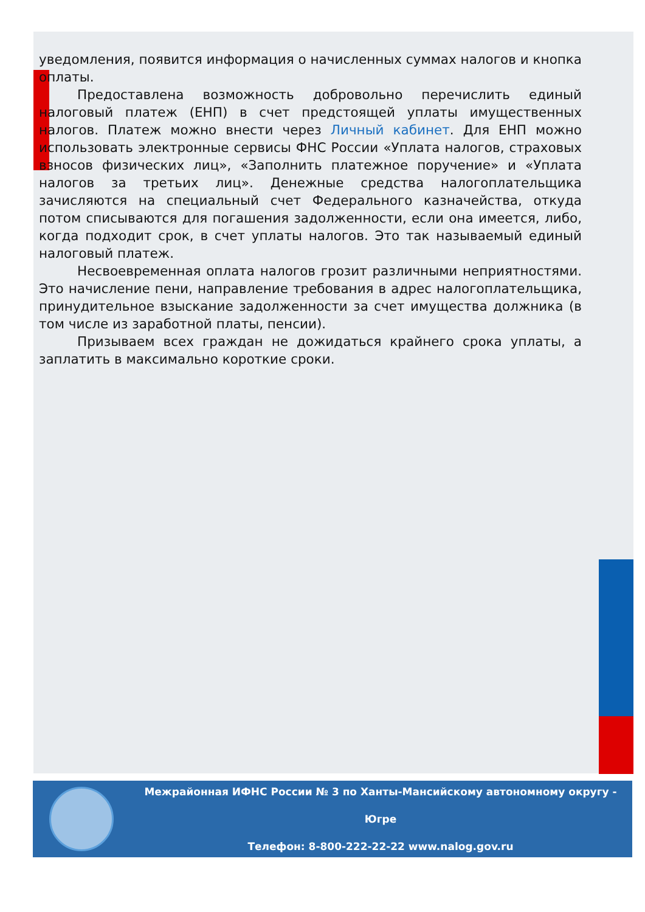уведомления, появится информация о начисленных суммах налогов и кнопка оплаты.
Предоставлена возможность добровольно перечислить единый налоговый платеж (ЕНП) в счет предстоящей уплаты имущественных налогов. Платеж можно внести через Личный кабинет. Для ЕНП можно использовать электронные сервисы ФНС России «Уплата налогов, страховых взносов физических лиц», «Заполнить платежное поручение» и «Уплата налогов за третьих лиц». Денежные средства налогоплательщика зачисляются на специальный счет Федерального казначейства, откуда потом списываются для погашения задолженности, если она имеется, либо, когда подходит срок, в счет уплаты налогов. Это так называемый единый налоговый платеж.
Несвоевременная оплата налогов грозит различными неприятностями. Это начисление пени, направление требования в адрес налогоплательщика, принудительное взыскание задолженности за счет имущества должника (в том числе из заработной платы, пенсии).
Призываем всех граждан не дожидаться крайнего срока уплаты, а заплатить в максимально короткие сроки.
Межрайонная ИФНС России № 3 по Ханты-Мансийскому автономному округу - Югре
Телефон: 8-800-222-22-22 www.nalog.gov.ru